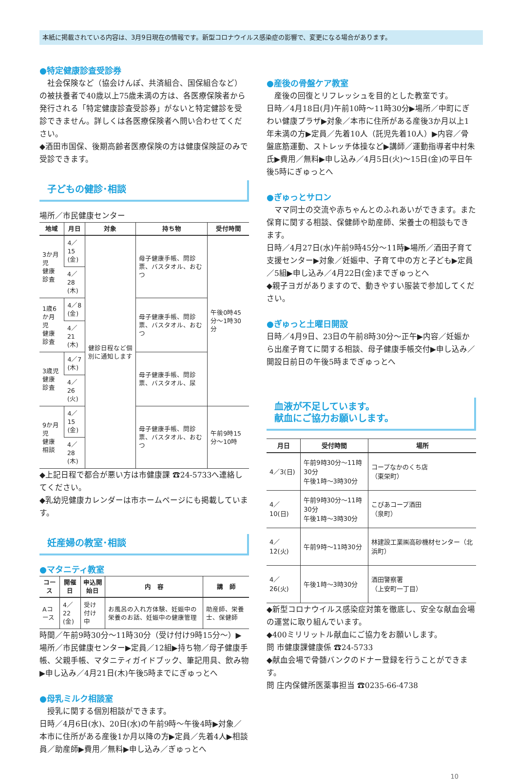本紙に掲載されている内容は、3月9日現在の情報です。新型コロナウイルス感染症の影響で、変更になる場合があります。
●特定健康診査受診券
社会保険など（協会けんぽ、共済組合、国保組合など）の被扶養者で40歳以上75歳未満の方は、各医療保険者から発行される「特定健康診査受診券」がないと特定健診を受診できません。詳しくは各医療保険者へ問い合わせてください。
◆酒田市国保、後期高齢者医療保険の方は健康保険証のみで受診できます。
子どもの健診･相談
場所／市民健康センター
| 地域 | 月日 | 対象 | 持ち物 | 受付時間 |
| --- | --- | --- | --- | --- |
| 3か月児 健康診査 | 4／15 (金) | 健診日程など個別に通知します | 母子健康手帳、問診票、バスタオル、おむつ | 午後0時45分～1時30分 |
| | 4／28 (木) | | | |
| 1歳6か月児 健康診査 | 4／8 (金) | | 母子健康手帳、問診票、バスタオル、おむつ | |
| | 4／21 (木) | | | |
| 3歳児 健康診査 | 4／7 (木) | | 母子健康手帳、問診票、バスタオル、尿 | |
| | 4／26 (火) | | | |
| 9か月児 健康相談 | 4／15 (金) | | 母子健康手帳、問診票、バスタオル、おむつ | 午前9時15分～10時 |
| | 4／28 (木) | | | |
◆上記日程で都合が悪い方は市健康課 ☎24-5733へ連絡してください。
◆乳幼児健康カレンダーは市ホームページにも掲載しています。
妊産婦の教室･相談
●マタニティ教室
| コース | 開催日 | 申込開始日 | 内 容 | 講 師 |
| --- | --- | --- | --- | --- |
| Aコース | 4／22 (金) | 受け付け中 | お風呂の入れ方体験、妊娠中の栄養のお話、妊娠中の健康管理 | 助産師、栄養士、保健師 |
時間／午前9時30分～11時30分（受け付け9時15分～）▶場所／市民健康センター▶定員／12組▶持ち物／母子健康手帳、父親手帳、マタニティガイドブック、筆記用具、飲み物▶申し込み／4月21日(木)午後5時までにぎゅっとへ
●母乳ミルク相談室
授乳に関する個別相談ができます。
日時／4月6日(水)、20日(水)の午前9時～午後4時▶対象／本市に住所がある産後1か月以降の方▶定員／先着4人▶相談員／助産師▶費用／無料▶申し込み／ぎゅっとへ
●産後の骨盤ケア教室
産後の回復とリフレッシュを目的とした教室です。
日時／4月18日(月)午前10時～11時30分▶場所／中町にぎわい健康プラザ▶対象／本市に住所がある産後3か月以上1年未満の方▶定員／先着10人（託児先着10人）▶内容／骨盤底筋運動、ストレッチ体操など▶講師／運動指導者中村朱氏▶費用／無料▶申し込み／4月5日(火)～15日(金)の平日午後5時にぎゅっとへ
●ぎゅっとサロン
ママ同士の交流や赤ちゃんとのふれあいができます。また保育に関する相談、保健師や助産師、栄養士の相談もできます。
日時／4月27日(水)午前9時45分～11時▶場所／酒田子育て支援センター▶対象／妊娠中、子育て中の方と子ども▶定員／5組▶申し込み／4月22日(金)までぎゅっとへ
◆親子ヨガがありますので、動きやすい服装で参加してください。
●ぎゅっと土曜日開設
日時／4月9日、23日の午前8時30分～正午▶内容／妊娠から出産子育てに関する相談、母子健康手帳交付▶申し込み／開設日前日の午後5時までぎゅっとへ
血液が不足しています。
献血にご協力お願いします。
| 月日 | 受付時間 | 場所 |
| --- | --- | --- |
| 4／3(日) | 午前9時30分～11時30分 午後1時～3時30分 | コープなかのくち店 （東栄町） |
| 4／10(日) | 午前9時30分～11時30分 午後1時～3時30分 | こぴあコープ酒田 （泉町） |
| 4／12(火) | 午前9時～11時30分 | 林建設工業㈱高砂機材センター（北浜町） |
| 4／26(火) | 午後1時～3時30分 | 酒田警察署 （上安町一丁目） |
◆新型コロナウイルス感染症対策を徹底し、安全な献血会場の運営に取り組んでいます。
◆400ミリリットル献血にご協力をお願いします。
問 市健康課健康係 ☎24-5733
◆献血会場で骨髄バンクのドナー登録を行うことができます。
問 庄内保健所医薬事担当 ☎0235-66-4738
10